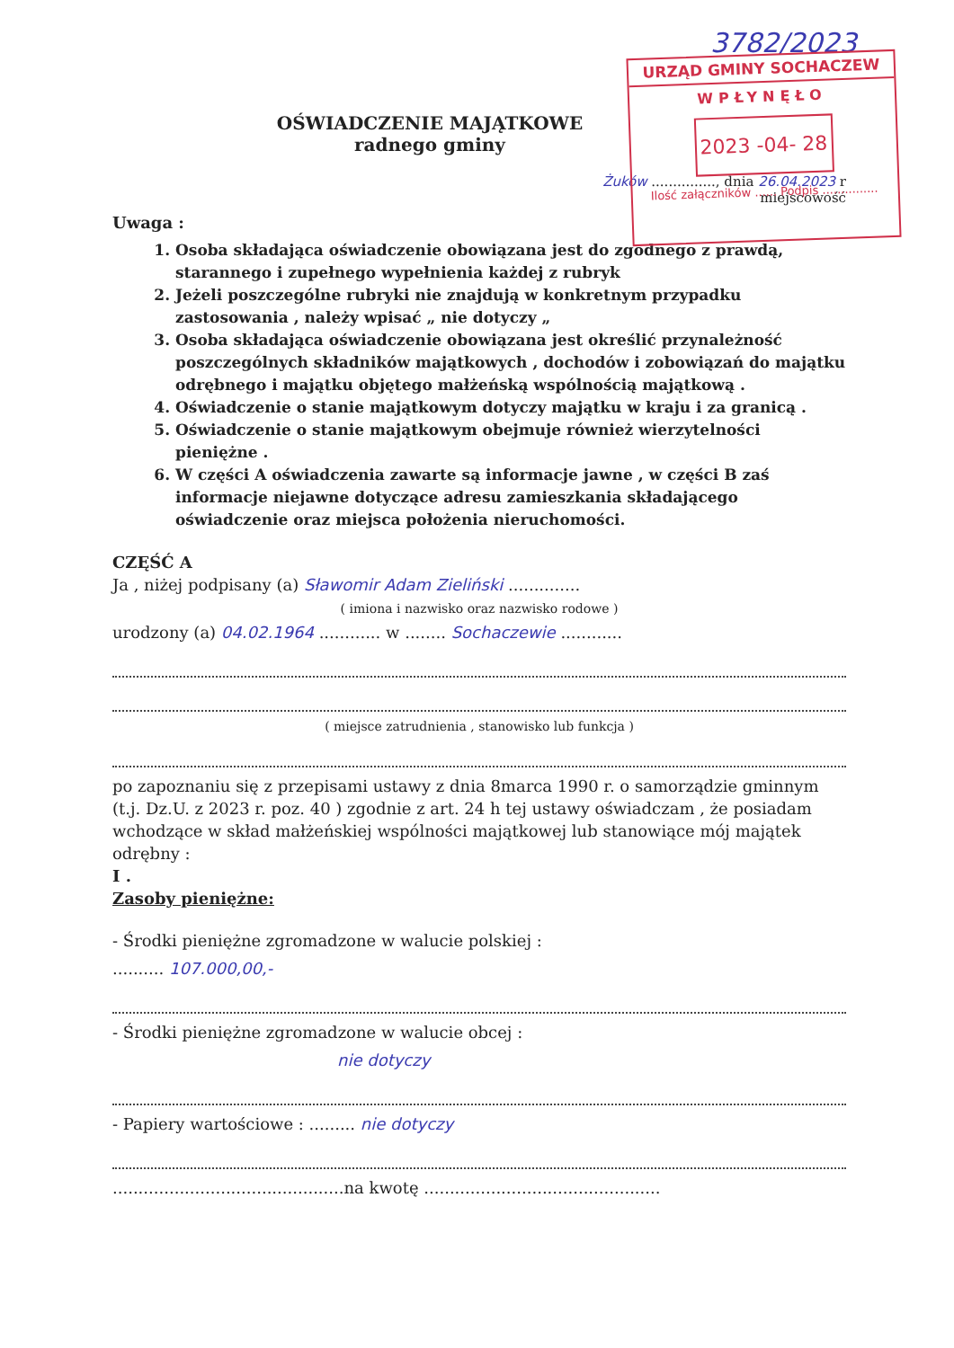3782/2023
URZĄD GMINY SOCHACZEW
WPŁYNĘŁO
2023 -04- 28
Ilość załączników ...... Podpis ...............
OŚWIADCZENIE MAJĄTKOWE
radnego gminy
Żuków ..............., dnia 26.04.2023 r
miejscowość
Uwaga :
1. Osoba składająca oświadczenie obowiązana jest do zgodnego z prawdą, starannego i zupełnego wypełnienia każdej z rubryk
2. Jeżeli poszczególne rubryki nie znajdują w konkretnym przypadku zastosowania , należy wpisać „ nie dotyczy „
3. Osoba składająca oświadczenie obowiązana jest określić przynależność poszczególnych składników majątkowych , dochodów i zobowiązań do majątku odrębnego i majątku objętego małżeńską wspólnością majątkową .
4. Oświadczenie o stanie majątkowym dotyczy majątku w kraju i za granicą .
5. Oświadczenie o stanie majątkowym obejmuje również wierzytelności pieniężne .
6. W części A oświadczenia zawarte są informacje jawne , w części B zaś informacje niejawne dotyczące adresu zamieszkania składającego oświadczenie oraz miejsca położenia nieruchomości.
CZĘŚĆ A
Ja , niżej podpisany (a) Sławomir Adam Zieliński ..............
( imiona i nazwisko oraz nazwisko rodowe )
urodzony (a) 04.02.1964 ............ w ........ Sochaczewie ............
( miejsce zatrudnienia , stanowisko lub funkcja )
po zapoznaniu się z przepisami ustawy z dnia 8marca 1990 r. o samorządzie gminnym (t.j. Dz.U. z 2023 r. poz. 40 ) zgodnie z art. 24 h tej ustawy oświadczam , że posiadam wchodzące w skład małżeńskiej wspólności majątkowej lub stanowiące mój majątek odrębny :
I .
Zasoby pieniężne:
- Środki pieniężne zgromadzone w walucie polskiej :
.......... 107.000,00,-
- Środki pieniężne zgromadzone w walucie obcej :
nie dotyczy
- Papiery wartościowe : ......... nie dotyczy
.............................................na kwotę ..............................................